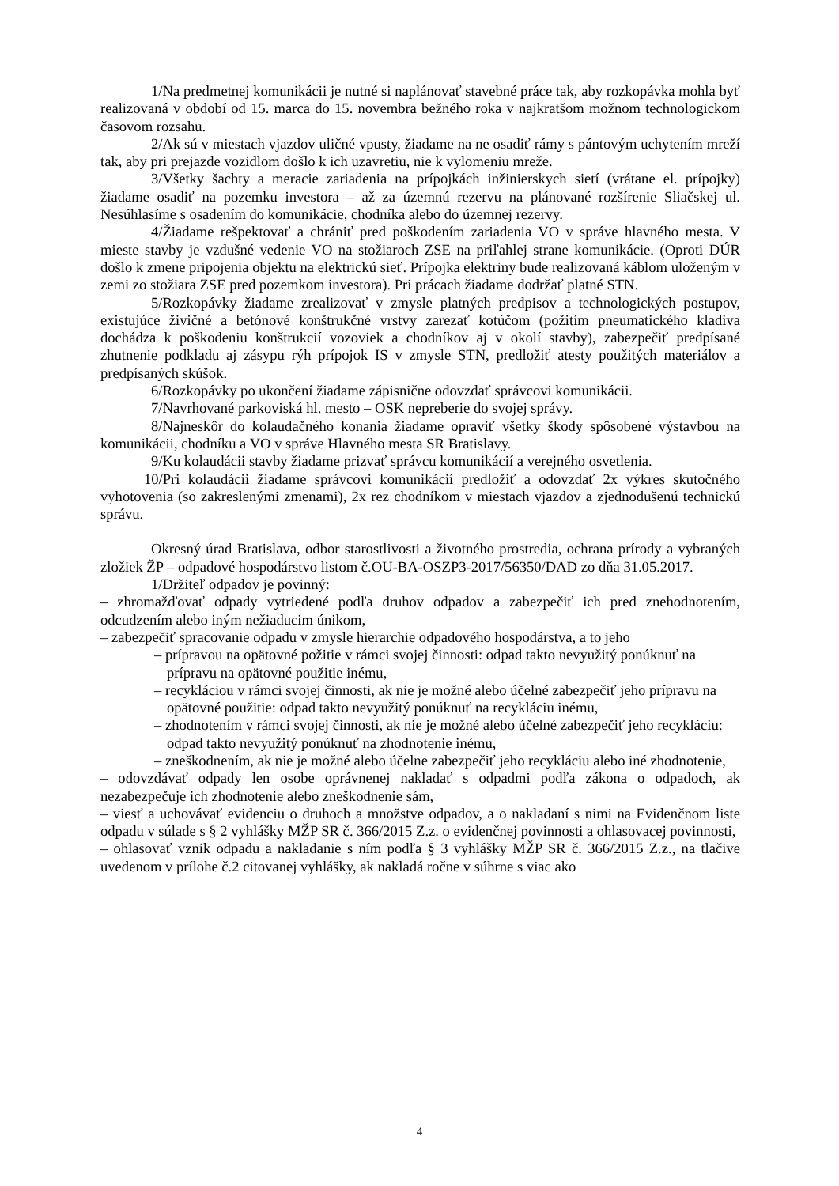1/Na predmetnej komunikácii je nutné si naplánovať stavebné práce tak, aby rozkopávka mohla byť realizovaná v období od 15. marca do 15. novembra bežného roka v najkratšom možnom technologickom časovom rozsahu.
2/Ak sú v miestach vjazdov uličné vpusty, žiadame na ne osadiť rámy s pántovým uchytením mreží tak, aby pri prejazde vozidlom došlo k ich uzavretiu, nie k vylomeniu mreže.
3/Všetky šachty a meracie zariadenia na prípojkách inžinierskych sietí (vrátane el. prípojky) žiadame osadiť na pozemku investora – až za územnú rezervu na plánované rozšírenie Sliačskej ul. Nesúhlasíme s osadením do komunikácie, chodníka alebo do územnej rezervy.
4/Žiadame rešpektovať a chrániť pred poškodením zariadenia VO v správe hlavného mesta. V mieste stavby je vzdušné vedenie VO na stožiaroch ZSE na priľahlej strane komunikácie. (Oproti DÚR došlo k zmene pripojenia objektu na elektrickú sieť. Prípojka elektriny bude realizovaná káblom uloženým v zemi zo stožiara ZSE pred pozemkom investora). Pri prácach žiadame dodržať platné STN.
5/Rozkopávky žiadame zrealizovať v zmysle platných predpisov a technologických postupov, existujúce živičné a betónové konštrukčné vrstvy zarezať kotúčom (požitím pneumatického kladiva dochádza k poškodeniu konštrukcií vozoviek a chodníkov aj v okolí stavby), zabezpečiť predpísané zhutnenie podkladu aj zásypu rýh prípojok IS v zmysle STN, predložiť atesty použitých materiálov a predpísaných skúšok.
6/Rozkopávky po ukončení žiadame zápisnične odovzdať správcovi komunikácii.
7/Navrhované parkoviská hl. mesto – OSK nepreberie do svojej správy.
8/Najneskôr do kolaudačného konania žiadame opraviť všetky škody spôsobené výstavbou na komunikácii, chodníku a VO v správe Hlavného mesta SR Bratislavy.
9/Ku kolaudácii stavby žiadame prizvať správcu komunikácií a verejného osvetlenia.
10/Pri kolaudácii žiadame správcovi komunikácií predložiť a odovzdať 2x výkres skutočného vyhotovenia (so zakreslenými zmenami), 2x rez chodníkom v miestach vjazdov a zjednodušenú technickú správu.
Okresný úrad Bratislava, odbor starostlivosti a životného prostredia, ochrana prírody a vybraných zložiek ŽP – odpadové hospodárstvo listom č.OU-BA-OSZP3-2017/56350/DAD zo dňa 31.05.2017.
1/Držiteľ odpadov je povinný:
– zhromažďovať odpady vytriedené podľa druhov odpadov a zabezpečiť ich pred znehodnotením, odcudzením alebo iným nežiaducim únikom,
– zabezpečiť spracovanie odpadu v zmysle hierarchie odpadového hospodárstva, a to jeho
– prípravou na opätovné požitie v rámci svojej činnosti: odpad takto nevyužitý ponúknuť na prípravu na opätovné použitie inému,
– recykláciou v rámci svojej činnosti, ak nie je možné alebo účelné zabezpečiť jeho prípravu na opätovné použitie: odpad takto nevyužitý ponúknuť na recykláciu inému,
– zhodnotením v rámci svojej činnosti, ak nie je možné alebo účelné zabezpečiť jeho recykláciu: odpad takto nevyužitý ponúknuť na zhodnotenie inému,
– zneškodnením, ak nie je možné alebo účelne zabezpečiť jeho recykláciu alebo iné zhodnotenie,
– odovzdávať odpady len osobe oprávnenej nakladať s odpadmi podľa zákona o odpadoch, ak nezabezpečuje ich zhodnotenie alebo zneškodnenie sám,
– viesť a uchovávať evidenciu o druhoch a množstve odpadov, a o nakladaní s nimi na Evidenčnom liste odpadu v súlade s § 2 vyhlášky MŽP SR č. 366/2015 Z.z. o evidenčnej povinnosti a ohlasovacej povinnosti,
– ohlasovať vznik odpadu a nakladanie s ním podľa § 3 vyhlášky MŽP SR č. 366/2015 Z.z., na tlačive uvedenom v prílohe č.2 citovanej vyhlášky, ak nakladá ročne v súhrne s viac ako
4